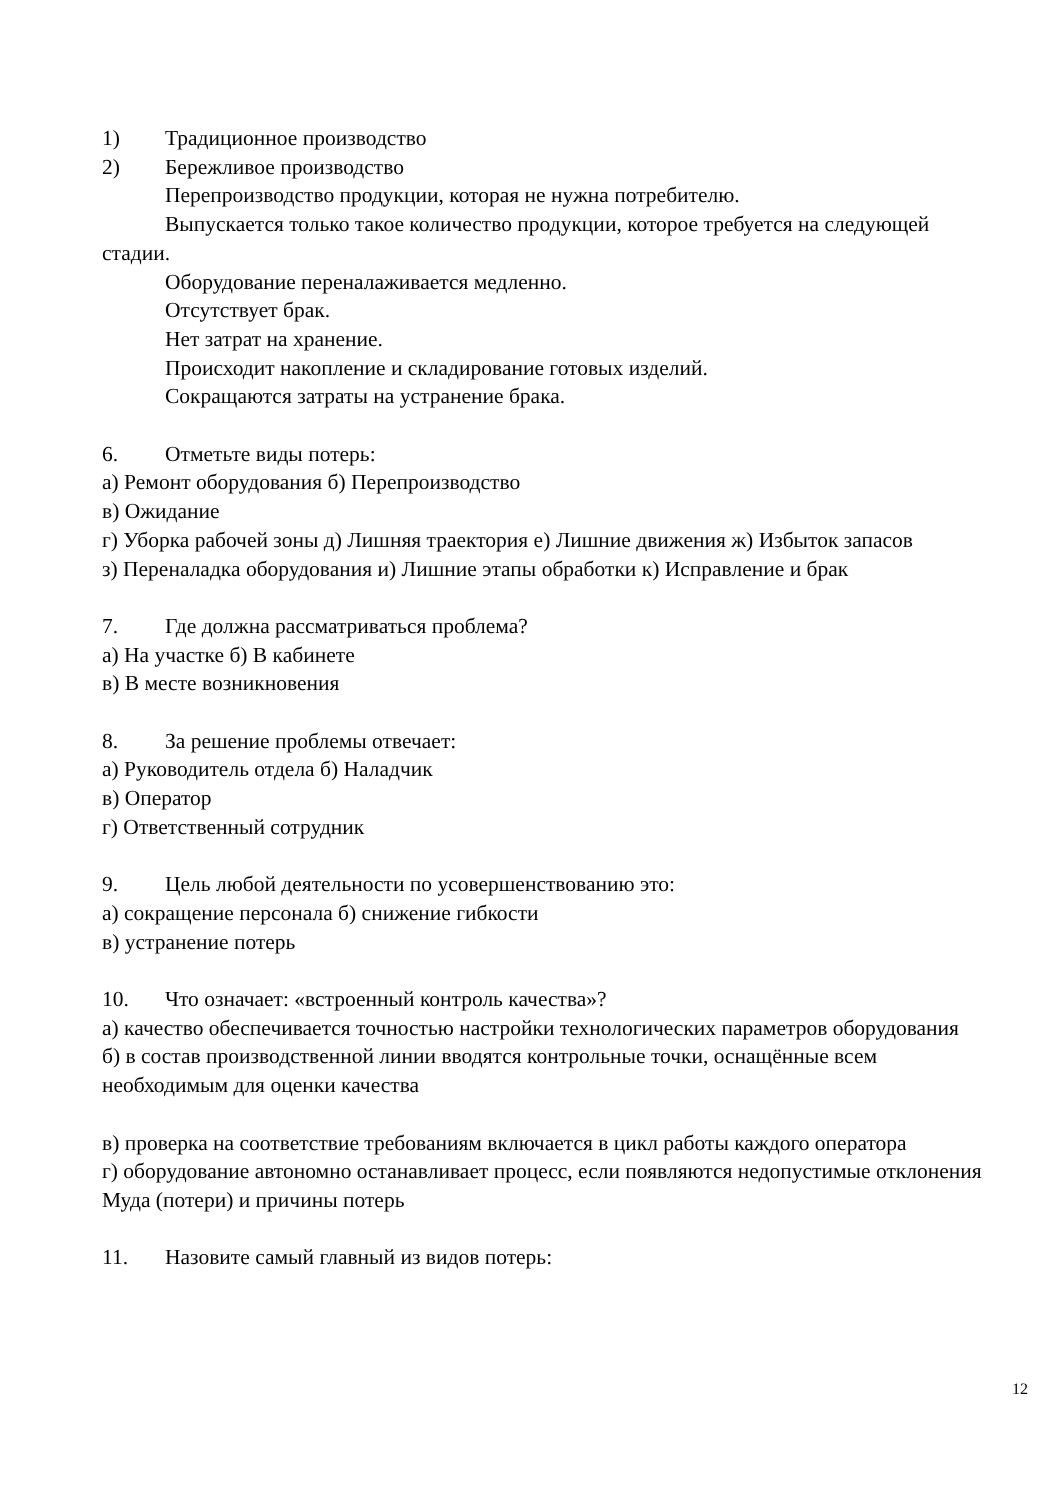1) Традиционное производство
2) Бережливое производство
Перепроизводство продукции, которая не нужна потребителю.
Выпускается только такое количество продукции, которое требуется на следующей стадии.
Оборудование переналаживается медленно.
Отсутствует брак.
Нет затрат на хранение.
Происходит накопление и складирование готовых изделий.
Сокращаются затраты на устранение брака.
6. Отметьте виды потерь:
а) Ремонт оборудования б) Перепроизводство
в) Ожидание
г) Уборка рабочей зоны д) Лишняя траектория е) Лишние движения ж) Избыток запасов
з) Переналадка оборудования и) Лишние этапы обработки к) Исправление и брак
7. Где должна рассматриваться проблема?
а) На участке б) В кабинете
в) В месте возникновения
8. За решение проблемы отвечает:
а) Руководитель отдела б) Наладчик
в) Оператор
г) Ответственный сотрудник
9. Цель любой деятельности по усовершенствованию это:
а) сокращение персонала б) снижение гибкости
в) устранение потерь
10. Что означает: «встроенный контроль качества»?
а) качество обеспечивается точностью настройки технологических параметров оборудования
б) в состав производственной линии вводятся контрольные точки, оснащённые всем необходимым для оценки качества
в) проверка на соответствие требованиям включается в цикл работы каждого оператора
г) оборудование автономно останавливает процесс, если появляются недопустимые отклонения Муда (потери) и причины потерь
11. Назовите самый главный из видов потерь:
12